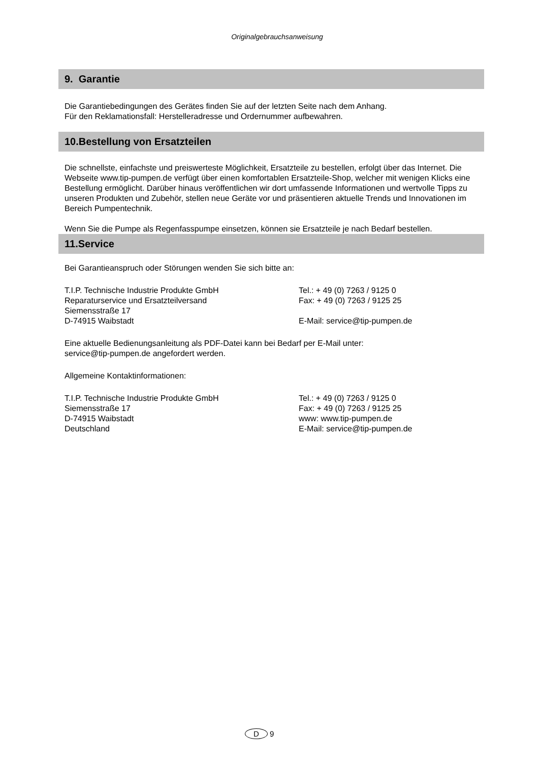Originalgebrauchsanweisung
9. Garantie
Die Garantiebedingungen des Gerätes finden Sie auf der letzten Seite nach dem Anhang.
Für den Reklamationsfall: Herstelleradresse und Ordernummer aufbewahren.
10.Bestellung von Ersatzteilen
Die schnellste, einfachste und preiswerteste Möglichkeit, Ersatzteile zu bestellen, erfolgt über das Internet. Die Webseite www.tip-pumpen.de verfügt über einen komfortablen Ersatzteile-Shop, welcher mit wenigen Klicks eine Bestellung ermöglicht. Darüber hinaus veröffentlichen wir dort umfassende Informationen und wertvolle Tipps zu unseren Produkten und Zubehör, stellen neue Geräte vor und präsentieren aktuelle Trends und Innovationen im Bereich Pumpentechnik.
Wenn Sie die Pumpe als Regenfasspumpe einsetzen, können sie Ersatzteile je nach Bedarf bestellen.
11.Service
Bei Garantieanspruch oder Störungen wenden Sie sich bitte an:
T.I.P. Technische Industrie Produkte GmbH
Reparaturservice und Ersatzteilversand
Siemensstraße 17
D-74915 Waibstadt
Tel.: + 49 (0) 7263 / 9125 0
Fax: + 49 (0) 7263 / 9125 25
E-Mail: service@tip-pumpen.de
Eine aktuelle Bedienungsanleitung als PDF-Datei kann bei Bedarf per E-Mail unter:
service@tip-pumpen.de angefordert werden.
Allgemeine Kontaktinformationen:
T.I.P. Technische Industrie Produkte GmbH
Siemensstraße 17
D-74915 Waibstadt
Deutschland
Tel.: + 49 (0) 7263 / 9125 0
Fax: + 49 (0) 7263 / 9125 25
www: www.tip-pumpen.de
E-Mail: service@tip-pumpen.de
D 9